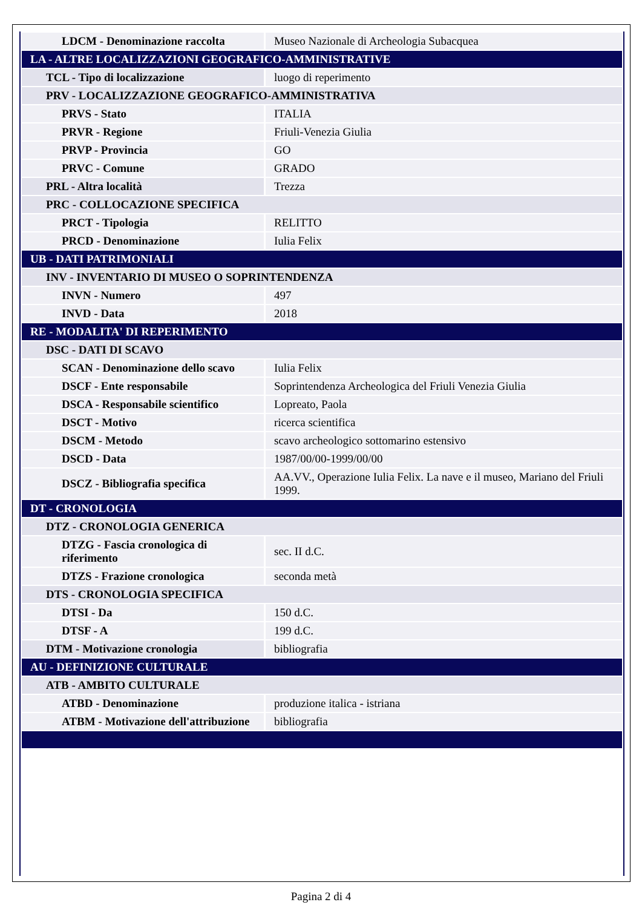| LDCM - Denominazione raccolta | Museo Nazionale di Archeologia Subacquea |
| LA - ALTRE LOCALIZZAZIONI GEOGRAFICO-AMMINISTRATIVE | |
| TCL - Tipo di localizzazione | luogo di reperimento |
| PRV - LOCALIZZAZIONE GEOGRAFICO-AMMINISTRATIVA | |
| PRVS - Stato | ITALIA |
| PRVR - Regione | Friuli-Venezia Giulia |
| PRVP - Provincia | GO |
| PRVC - Comune | GRADO |
| PRL - Altra località | Trezza |
| PRC - COLLOCAZIONE SPECIFICA | |
| PRCT - Tipologia | RELITTO |
| PRCD - Denominazione | Iulia Felix |
| UB - DATI PATRIMONIALI | |
| INV - INVENTARIO DI MUSEO O SOPRINTENDENZA | |
| INVN - Numero | 497 |
| INVD - Data | 2018 |
| RE - MODALITA' DI REPERIMENTO | |
| DSC - DATI DI SCAVO | |
| SCAN - Denominazione dello scavo | Iulia Felix |
| DSCF - Ente responsabile | Soprintendenza Archeologica del Friuli Venezia Giulia |
| DSCA - Responsabile scientifico | Lopreato, Paola |
| DSCT - Motivo | ricerca scientifica |
| DSCM - Metodo | scavo archeologico sottomarino estensivo |
| DSCD - Data | 1987/00/00-1999/00/00 |
| DSCZ - Bibliografia specifica | AA.VV., Operazione Iulia Felix. La nave e il museo, Mariano del Friuli 1999. |
| DT - CRONOLOGIA | |
| DTZ - CRONOLOGIA GENERICA | |
| DTZG - Fascia cronologica di riferimento | sec. II d.C. |
| DTZS - Frazione cronologica | seconda metà |
| DTS - CRONOLOGIA SPECIFICA | |
| DTSI - Da | 150 d.C. |
| DTSF - A | 199 d.C. |
| DTM - Motivazione cronologia | bibliografia |
| AU - DEFINIZIONE CULTURALE | |
| ATB - AMBITO CULTURALE | |
| ATBD - Denominazione | produzione italica - istriana |
| ATBM - Motivazione dell'attribuzione | bibliografia |
Pagina 2 di 4